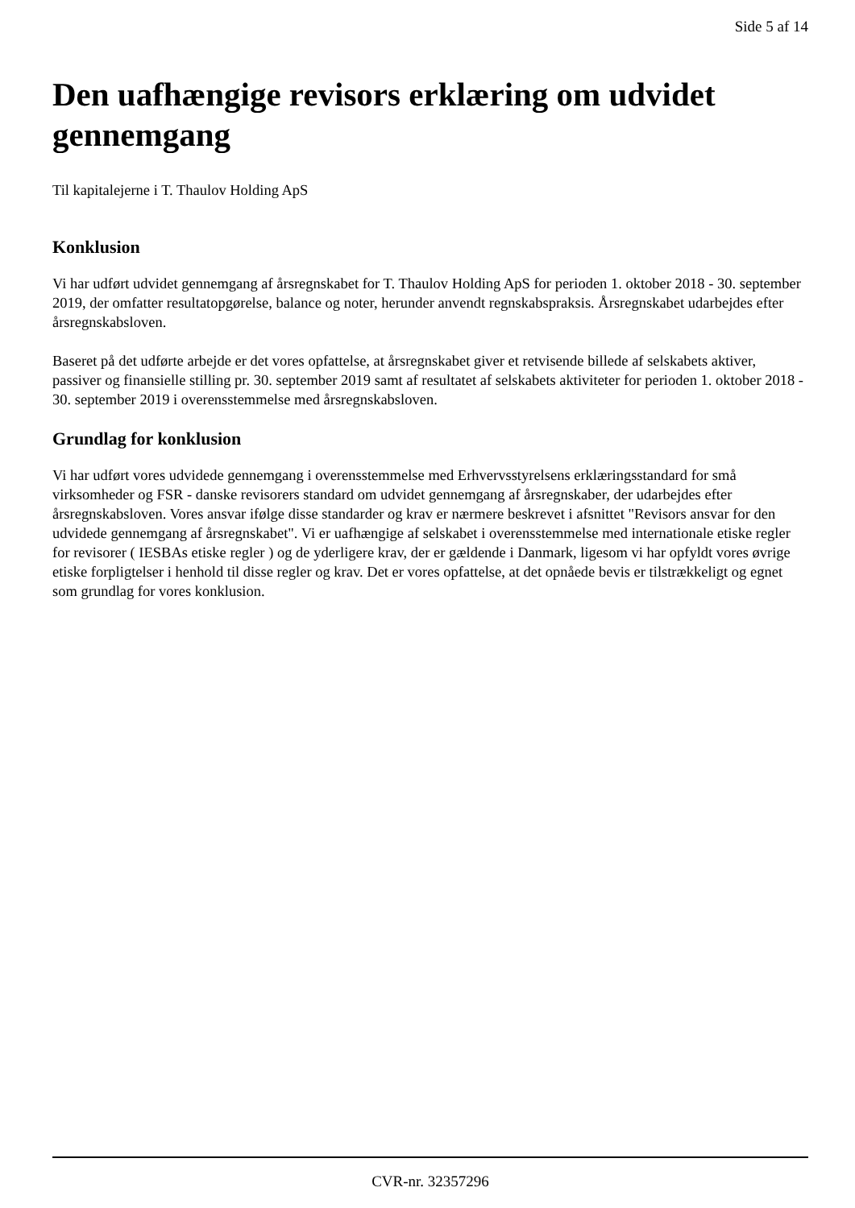Side 5 af 14
Den uafhængige revisors erklæring om udvidet gennemgang
Til kapitalejerne i T. Thaulov Holding ApS
Konklusion
Vi har udført udvidet gennemgang af årsregnskabet for T. Thaulov Holding ApS for perioden 1. oktober 2018 - 30. september 2019, der omfatter resultatopgørelse, balance og noter, herunder anvendt regnskabspraksis. Årsregnskabet udarbejdes efter årsregnskabsloven.
Baseret på det udførte arbejde er det vores opfattelse, at årsregnskabet giver et retvisende billede af selskabets aktiver, passiver og finansielle stilling pr. 30. september 2019 samt af resultatet af selskabets aktiviteter for perioden 1. oktober 2018 - 30. september 2019 i overensstemmelse med årsregnskabsloven.
Grundlag for konklusion
Vi har udført vores udvidede gennemgang i overensstemmelse med Erhvervsstyrelsens erklæringsstandard for små virksomheder og FSR - danske revisorers standard om udvidet gennemgang af årsregnskaber, der udarbejdes efter årsregnskabsloven. Vores ansvar ifølge disse standarder og krav er nærmere beskrevet i afsnittet "Revisors ansvar for den udvidede gennemgang af årsregnskabet". Vi er uafhængige af selskabet i overensstemmelse med internationale etiske regler for revisorer ( IESBAs etiske regler ) og de yderligere krav, der er gældende i Danmark, ligesom vi har opfyldt vores øvrige etiske forpligtelser i henhold til disse regler og krav. Det er vores opfattelse, at det opnåede bevis er tilstrækkeligt og egnet som grundlag for vores konklusion.
CVR-nr. 32357296